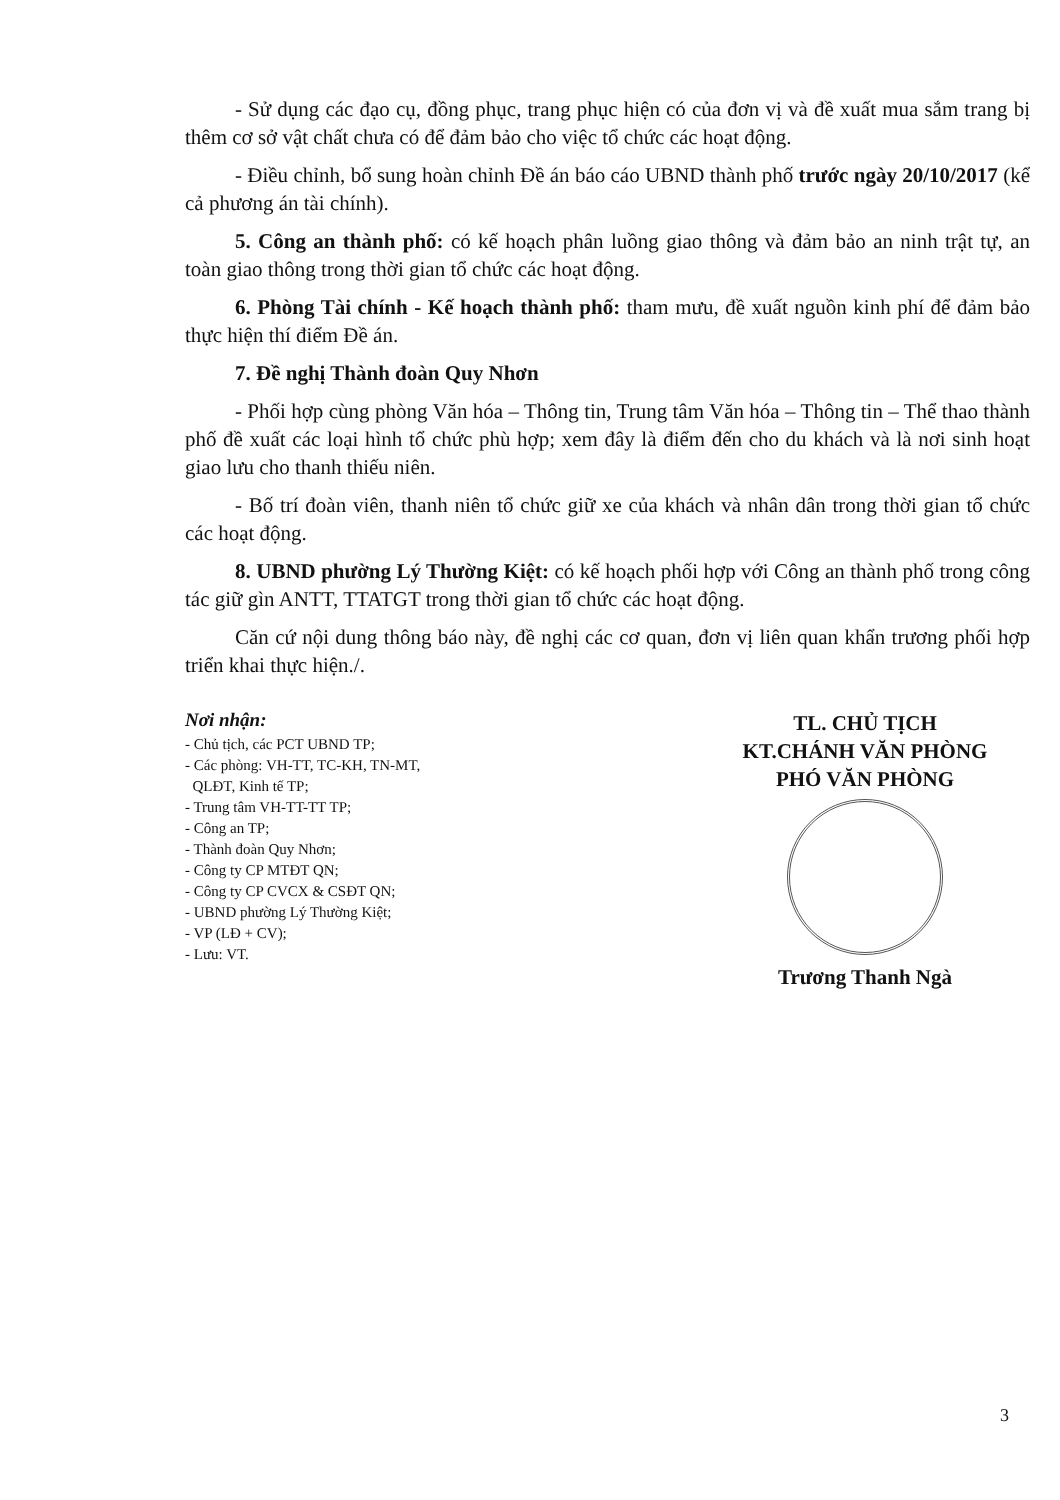- Sử dụng các đạo cụ, đồng phục, trang phục hiện có của đơn vị và đề xuất mua sắm trang bị thêm cơ sở vật chất chưa có để đảm bảo cho việc tổ chức các hoạt động.
- Điều chỉnh, bổ sung hoàn chỉnh Đề án báo cáo UBND thành phố trước ngày 20/10/2017 (kể cả phương án tài chính).
5. Công an thành phố: có kế hoạch phân luồng giao thông và đảm bảo an ninh trật tự, an toàn giao thông trong thời gian tổ chức các hoạt động.
6. Phòng Tài chính - Kế hoạch thành phố: tham mưu, đề xuất nguồn kinh phí để đảm bảo thực hiện thí điểm Đề án.
7. Đề nghị Thành đoàn Quy Nhơn
- Phối hợp cùng phòng Văn hóa – Thông tin, Trung tâm Văn hóa – Thông tin – Thể thao thành phố đề xuất các loại hình tổ chức phù hợp; xem đây là điểm đến cho du khách và là nơi sinh hoạt giao lưu cho thanh thiếu niên.
- Bố trí đoàn viên, thanh niên tổ chức giữ xe của khách và nhân dân trong thời gian tổ chức các hoạt động.
8. UBND phường Lý Thường Kiệt: có kế hoạch phối hợp với Công an thành phố trong công tác giữ gìn ANTT, TTATGT trong thời gian tổ chức các hoạt động.
Căn cứ nội dung thông báo này, đề nghị các cơ quan, đơn vị liên quan khẩn trương phối hợp triển khai thực hiện./.
Nơi nhận:
- Chủ tịch, các PCT UBND TP;
- Các phòng: VH-TT, TC-KH, TN-MT,
QLĐT, Kinh tế TP;
- Trung tâm VH-TT-TT TP;
- Công an TP;
- Thành đoàn Quy Nhơn;
- Công ty CP MTĐT QN;
- Công ty CP CVCX & CSĐT QN;
- UBND phường Lý Thường Kiệt;
- VP (LĐ + CV);
- Lưu: VT.
TL. CHỦ TỊCH
KT.CHÁNH VĂN PHÒNG
PHÓ VĂN PHÒNG
Trương Thanh Ngà
3